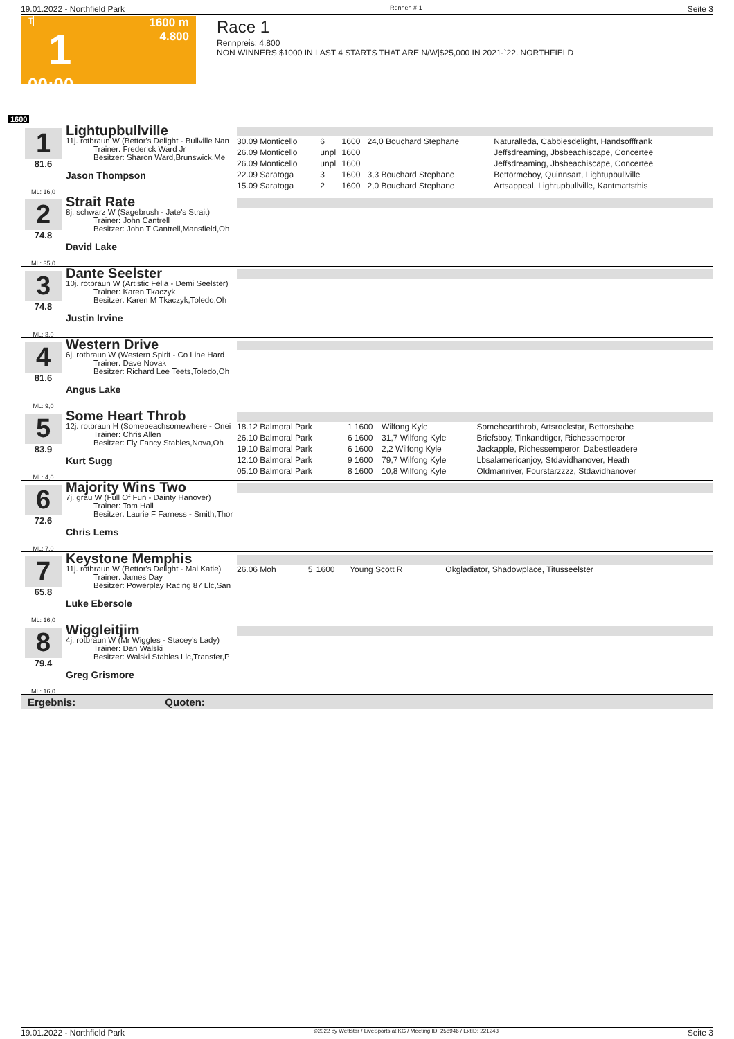19.01.2022 - Northfield Park Rennen # 1 Seite 3
T
1
00:00
1600 m
4.800
Race 1
Rennpreis: 4.800
NON WINNERS $1000 IN LAST 4 STARTS THAT ARE N/W|$25,000 IN 2021-`22. NORTHFIELD
1600
1
81.6
ML: 16,0
Lightupbullville
11j. rotbraun W (Bettor's Delight - Bullville Nan
Trainer: Frederick Ward Jr
Besitzer: Sharon Ward,Brunswick,Me
Jason Thompson
| 30.09 Monticello | 6 | 1600 | 24,0 Bouchard Stephane | Naturalleda, Cabbiesdelight, Handsofffrank |
| 26.09 Monticello | unpl | 1600 | | Jeffsdreaming, Jbsbeachiscape, Concertee |
| 26.09 Monticello | unpl | 1600 | | Jeffsdreaming, Jbsbeachiscape, Concertee |
| 22.09 Saratoga | 3 | 1600 | 3,3 Bouchard Stephane | Bettormeboy, Quinnsart, Lightupbullville |
| 15.09 Saratoga | 2 | 1600 | 2,0 Bouchard Stephane | Artsappeal, Lightupbullville, Kantmattsthis |
2
74.8
ML: 35,0
Strait Rate
8j. schwarz W (Sagebrush - Jate's Strait)
Trainer: John Cantrell
Besitzer: John T Cantrell,Mansfield,Oh
David Lake
3
74.8
ML: 3,0
Dante Seelster
10j. rotbraun W (Artistic Fella - Demi Seelster)
Trainer: Karen Tkaczyk
Besitzer: Karen M Tkaczyk,Toledo,Oh
Justin Irvine
4
81.6
ML: 9,0
Western Drive
6j. rotbraun W (Western Spirit - Co Line Hard
Trainer: Dave Novak
Besitzer: Richard Lee Teets,Toledo,Oh
Angus Lake
5
83.9
ML: 4,0
Some Heart Throb
12j. rotbraun H (Somebeachsomewhere - Onei
Trainer: Chris Allen
Besitzer: Fly Fancy Stables,Nova,Oh
Kurt Sugg
| 18.12 Balmoral Park | 1 | 1600 | Wilfong Kyle | Someheartthrob, Artsrockstar, Bettorsbabe |
| 26.10 Balmoral Park | 6 | 1600 | 31,7 Wilfong Kyle | Briefsboy, Tinkandtiger, Richessemperor |
| 19.10 Balmoral Park | 6 | 1600 | 2,2 Wilfong Kyle | Jackapple, Richessemperor, Dabestleadere |
| 12.10 Balmoral Park | 9 | 1600 | 79,7 Wilfong Kyle | Lbsalamericanjoy, Stdavidhanover, Heath |
| 05.10 Balmoral Park | 8 | 1600 | 10,8 Wilfong Kyle | Oldmanriver, Fourstarzzzz, Stdavidhanover |
6
72.6
ML: 7,0
Majority Wins Two
7j. grau W (Full Of Fun - Dainty Hanover)
Trainer: Tom Hall
Besitzer: Laurie F Farness - Smith,Thor
Chris Lems
7
65.8
ML: 16,0
Keystone Memphis
11j. rotbraun W (Bettor's Delight - Mai Katie)
Trainer: James Day
Besitzer: Powerplay Racing 87 Llc,San
Luke Ebersole
| 26.06 Moh | 5 | 1600 | Young Scott R | Okgladiator, Shadowplace, Titusseelster |
8
79.4
ML: 16,0
Wiggleitjim
4j. rotbraun W (Mr Wiggles - Stacey's Lady)
Trainer: Dan Walski
Besitzer: Walski Stables Llc,Transfer,P
Greg Grismore
Ergebnis: Quoten:
19.01.2022 - Northfield Park ©2022 by Wettstar / LiveSports.at KG / Meeting ID: 258946 / ExtID: 221243 Seite 3